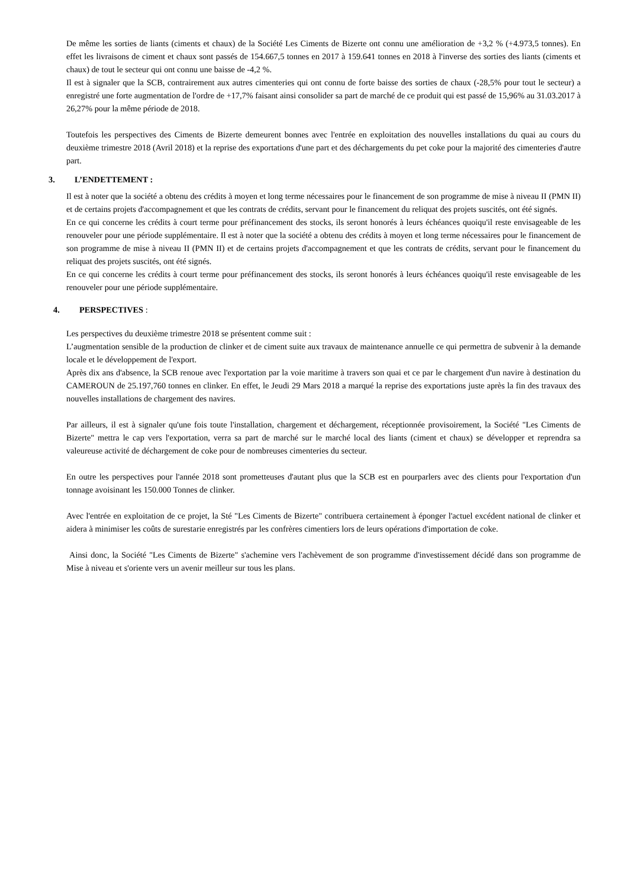De même les sorties de liants (ciments et chaux) de la Société Les Ciments de Bizerte ont connu une amélioration de +3,2 % (+4.973,5 tonnes). En effet les livraisons de ciment et chaux sont passés de 154.667,5 tonnes en 2017 à 159.641 tonnes en 2018 à l'inverse des sorties des liants (ciments et chaux) de tout le secteur qui ont connu une baisse de -4,2 %.
Il est à signaler que la SCB, contrairement aux autres cimenteries qui ont connu de forte baisse des sorties de chaux (-28,5% pour tout le secteur) a enregistré une forte augmentation de l'ordre de +17,7% faisant ainsi consolider sa part de marché de ce produit qui est passé de 15,96% au 31.03.2017 à 26,27% pour la même période de 2018.
Toutefois les perspectives des Ciments de Bizerte demeurent bonnes avec l'entrée en exploitation des nouvelles installations du quai au cours du deuxième trimestre 2018 (Avril 2018) et la reprise des exportations d'une part et des déchargements du pet coke pour la majorité des cimenteries d'autre part.
3. L’ENDETTEMENT :
Il est à noter que la société a obtenu des crédits à moyen et long terme nécessaires pour le financement de son programme de mise à niveau II (PMN II) et de certains projets d'accompagnement et que les contrats de crédits, servant pour le financement du reliquat des projets suscités, ont été signés.
En ce qui concerne les crédits à court terme pour préfinancement des stocks, ils seront honorés à leurs échéances quoiqu'il reste envisageable de les renouveler pour une période supplémentaire. Il est à noter que la société a obtenu des crédits à moyen et long terme nécessaires pour le financement de son programme de mise à niveau II (PMN II) et de certains projets d'accompagnement et que les contrats de crédits, servant pour le financement du reliquat des projets suscités, ont été signés.
En ce qui concerne les crédits à court terme pour préfinancement des stocks, ils seront honorés à leurs échéances quoiqu'il reste envisageable de les renouveler pour une période supplémentaire.
4. PERSPECTIVES :
Les perspectives du deuxième trimestre 2018 se présentent comme suit :
L’augmentation sensible de la production de clinker et de ciment suite aux travaux de maintenance annuelle ce qui permettra de subvenir à la demande locale et le développement de l'export.
Après dix ans d'absence, la SCB renoue avec l'exportation par la voie maritime à travers son quai et ce par le chargement d'un navire à destination du CAMEROUN de 25.197,760 tonnes en clinker. En effet, le Jeudi 29 Mars 2018 a marqué la reprise des exportations juste après la fin des travaux des nouvelles installations de chargement des navires.
Par ailleurs, il est à signaler qu'une fois toute l'installation, chargement et déchargement, réceptionnée provisoirement, la Société "Les Ciments de Bizerte" mettra le cap vers l'exportation, verra sa part de marché sur le marché local des liants (ciment et chaux) se développer et reprendra sa valeureuse activité de déchargement de coke pour de nombreuses cimenteries du secteur.
En outre les perspectives pour l'année 2018 sont prometteuses d'autant plus que la SCB est en pourparlers avec des clients pour l'exportation d'un tonnage avoisinant les 150.000 Tonnes de clinker.
Avec l'entrée en exploitation de ce projet, la Sté "Les Ciments de Bizerte" contribuera certainement à éponger l'actuel excédent national de clinker et aidera à minimiser les coûts de surestarie enregistrés par les confrères cimentiers lors de leurs opérations d'importation de coke.
Ainsi donc, la Société "Les Ciments de Bizerte" s'achemine vers l'achèvement de son programme d'investissement décidé dans son programme de Mise à niveau et s'oriente vers un avenir meilleur sur tous les plans.